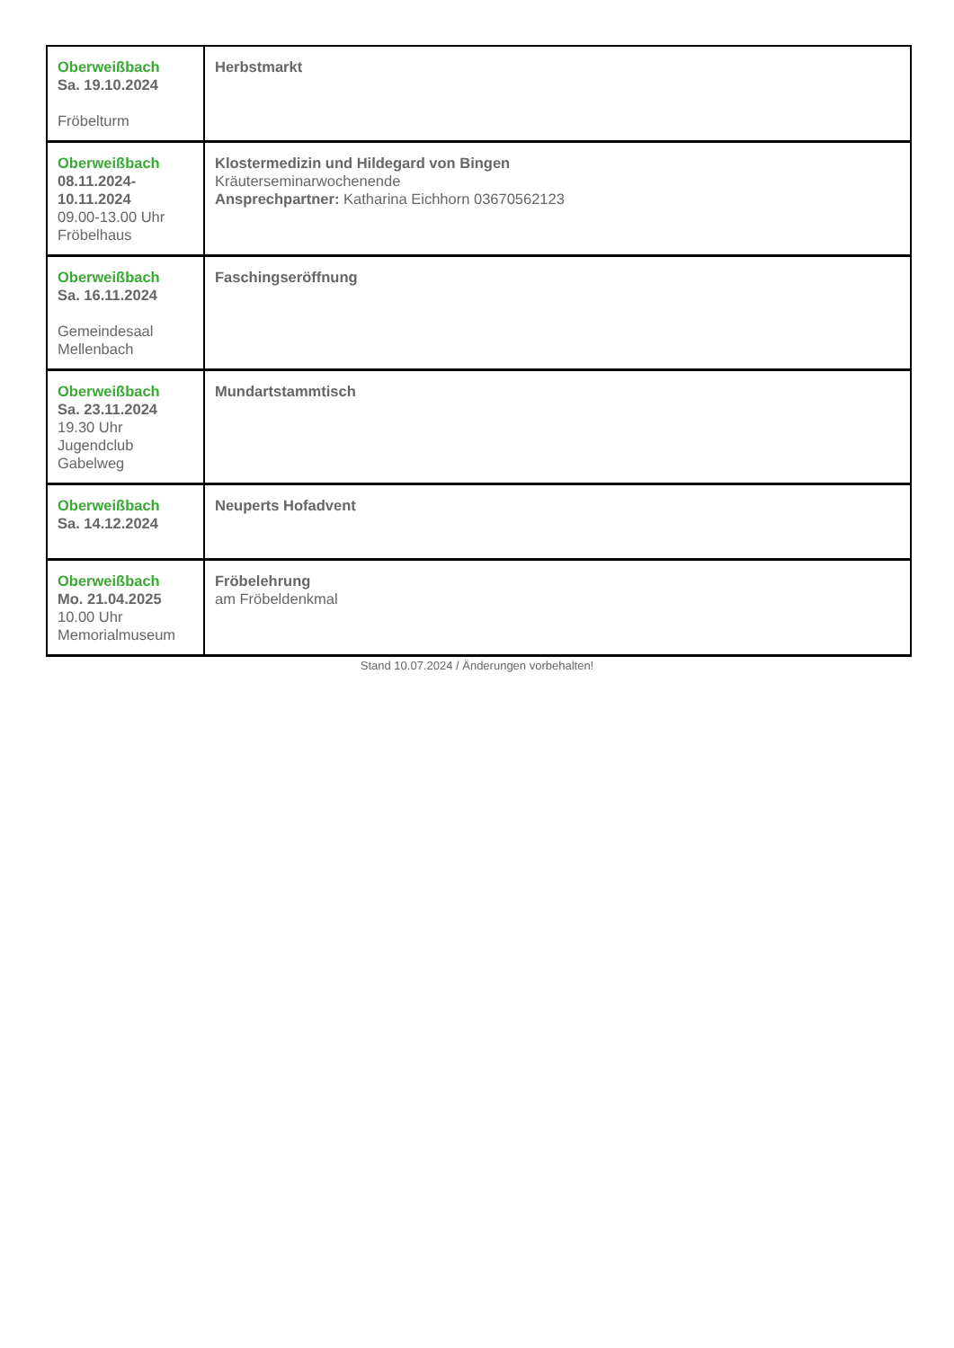| Oberweißbach Sa. 19.10.2024 Fröbelturm | Herbstmarkt |
| Oberweißbach 08.11.2024- 10.11.2024 09.00-13.00 Uhr Fröbelhaus | Klostermedizin und Hildegard von Bingen Kräuterseminarwochenende Ansprechpartner: Katharina Eichhorn 03670562123 |
| Oberweißbach Sa. 16.11.2024 Gemeindesaal Mellenbach | Faschingseröffnung |
| Oberweißbach Sa. 23.11.2024 19.30 Uhr Jugendclub Gabelweg | Mundartstammtisch |
| Oberweißbach Sa. 14.12.2024 | Neuperts Hofadvent |
| Oberweißbach Mo. 21.04.2025 10.00 Uhr Memorialmuseum | Fröbelehrung am Fröbeldenkmal |
Stand 10.07.2024 / Änderungen vorbehalten!